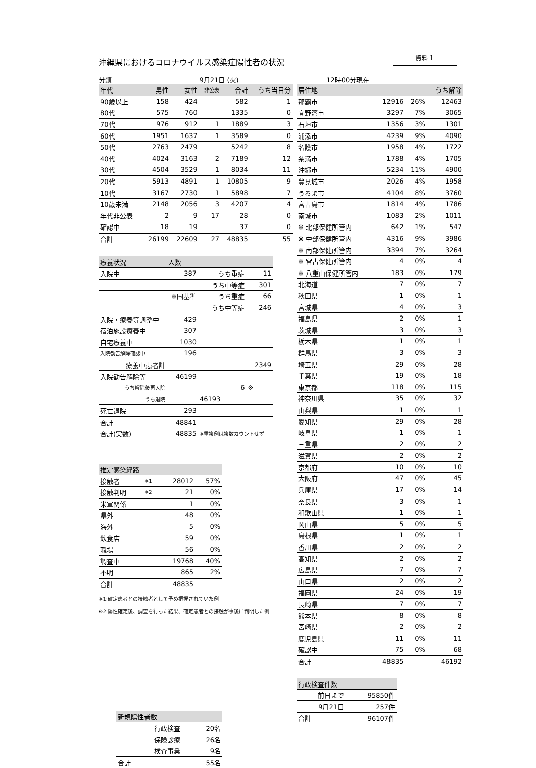資料１
沖縄県におけるコロナウイルス感染症陽性者の状況
分類 9月21日 (火) 12時00分現在
| 年代 | 男性 | 女性 | 非公表 | 合計 | うち当日分 |
| --- | --- | --- | --- | --- | --- |
| 90歳以上 | 158 | 424 | | 582 | 1 |
| 80代 | 575 | 760 | | 1335 | 0 |
| 70代 | 976 | 912 | 1 | 1889 | 3 |
| 60代 | 1951 | 1637 | 1 | 3589 | 0 |
| 50代 | 2763 | 2479 | | 5242 | 8 |
| 40代 | 4024 | 3163 | 2 | 7189 | 12 |
| 30代 | 4504 | 3529 | 1 | 8034 | 11 |
| 20代 | 5913 | 4891 | 1 | 10805 | 9 |
| 10代 | 3167 | 2730 | 1 | 5898 | 7 |
| 10歳未満 | 2148 | 2056 | 3 | 4207 | 4 |
| 年代非公表 | 2 | 9 | 17 | 28 | 0 |
| 確認中 | 18 | 19 | | 37 | 0 |
| 合計 | 26199 | 22609 | 27 | 48835 | 55 |
| 療養状況 | 人数 | | |
| --- | --- | --- | --- |
| 入院中 | 387 | うち重症 | 11 |
| | | うち中等症 | 301 |
| | ※国基準 | うち重症 | 66 |
| | | うち中等症 | 246 |
| 入院・療養等調整中 | 429 | | |
| 宿泊施設療養中 | 307 | | |
| 自宅療養中 | 1030 | | |
| 入院勧告解除確認中 | 196 | | |
| 療養中患者計 | | | 2349 |
| 入院勧告解除等 | 46199 | | |
| うち解除後再入院 | | 6 | ※ |
| うち退院 | | 46193 | |
| 死亡退院 | 293 | | |
| 合計 | 48841 | | |
| 合計(実数) | 48835 | ※重複例は複数カウントせず | |
| 推定感染経路 | | | |
| --- | --- | --- | --- |
| 接触者 | ※1 | 28012 | 57% |
| 接触判明 | ※2 | 21 | 0% |
| 米軍関係 | | 1 | 0% |
| 県外 | | 48 | 0% |
| 海外 | | 5 | 0% |
| 飲食店 | | 59 | 0% |
| 職場 | | 56 | 0% |
| 調査中 | | 19768 | 40% |
| 不明 | | 865 | 2% |
| 合計 | | 48835 | |
※1:確定患者との接触者として予め把握されていた例
※2:陽性確定後、調査を行った結果、確定患者との接触が事後に判明した例
| 新規陽性者数 | |
| --- | --- |
| 行政検査 | 20名 |
| 保険診療 | 26名 |
| 検査事業 | 9名 |
| 合計 | 55名 |
| 居住地 | | | うち解除 |
| --- | --- | --- | --- |
| 那覇市 | 12916 | 26% | 12463 |
| 宜野湾市 | 3297 | 7% | 3065 |
| 石垣市 | 1356 | 3% | 1301 |
| 浦添市 | 4239 | 9% | 4090 |
| 名護市 | 1958 | 4% | 1722 |
| 糸満市 | 1788 | 4% | 1705 |
| 沖縄市 | 5234 | 11% | 4900 |
| 豊見城市 | 2026 | 4% | 1958 |
| うるま市 | 4104 | 8% | 3760 |
| 宮古島市 | 1814 | 4% | 1786 |
| 南城市 | 1083 | 2% | 1011 |
| ※ 北部保健所管内 | 642 | 1% | 547 |
| ※ 中部保健所管内 | 4316 | 9% | 3986 |
| ※ 南部保健所管内 | 3394 | 7% | 3264 |
| ※ 宮古保健所管内 | 4 | 0% | 4 |
| ※ 八重山保健所管内 | 183 | 0% | 179 |
| 北海道 | 7 | 0% | 7 |
| 秋田県 | 1 | 0% | 1 |
| 宮城県 | 4 | 0% | 3 |
| 福島県 | 2 | 0% | 1 |
| 茨城県 | 3 | 0% | 3 |
| 栃木県 | 1 | 0% | 1 |
| 群馬県 | 3 | 0% | 3 |
| 埼玉県 | 29 | 0% | 28 |
| 千葉県 | 19 | 0% | 18 |
| 東京都 | 118 | 0% | 115 |
| 神奈川県 | 35 | 0% | 32 |
| 山梨県 | 1 | 0% | 1 |
| 愛知県 | 29 | 0% | 28 |
| 岐阜県 | 1 | 0% | 1 |
| 三重県 | 2 | 0% | 2 |
| 滋賀県 | 2 | 0% | 2 |
| 京都府 | 10 | 0% | 10 |
| 大阪府 | 47 | 0% | 45 |
| 兵庫県 | 17 | 0% | 14 |
| 奈良県 | 3 | 0% | 1 |
| 和歌山県 | 1 | 0% | 1 |
| 岡山県 | 5 | 0% | 5 |
| 島根県 | 1 | 0% | 1 |
| 香川県 | 2 | 0% | 2 |
| 高知県 | 2 | 0% | 2 |
| 広島県 | 7 | 0% | 7 |
| 山口県 | 2 | 0% | 2 |
| 福岡県 | 24 | 0% | 19 |
| 長崎県 | 7 | 0% | 7 |
| 熊本県 | 8 | 0% | 8 |
| 宮崎県 | 2 | 0% | 2 |
| 鹿児島県 | 11 | 0% | 11 |
| 確認中 | 75 | 0% | 68 |
| 合計 | 48835 | | 46192 |
| 行政検査件数 | |
| --- | --- |
| 前日まで | 95850件 |
| 9月21日 | 257件 |
| 合計 | 96107件 |